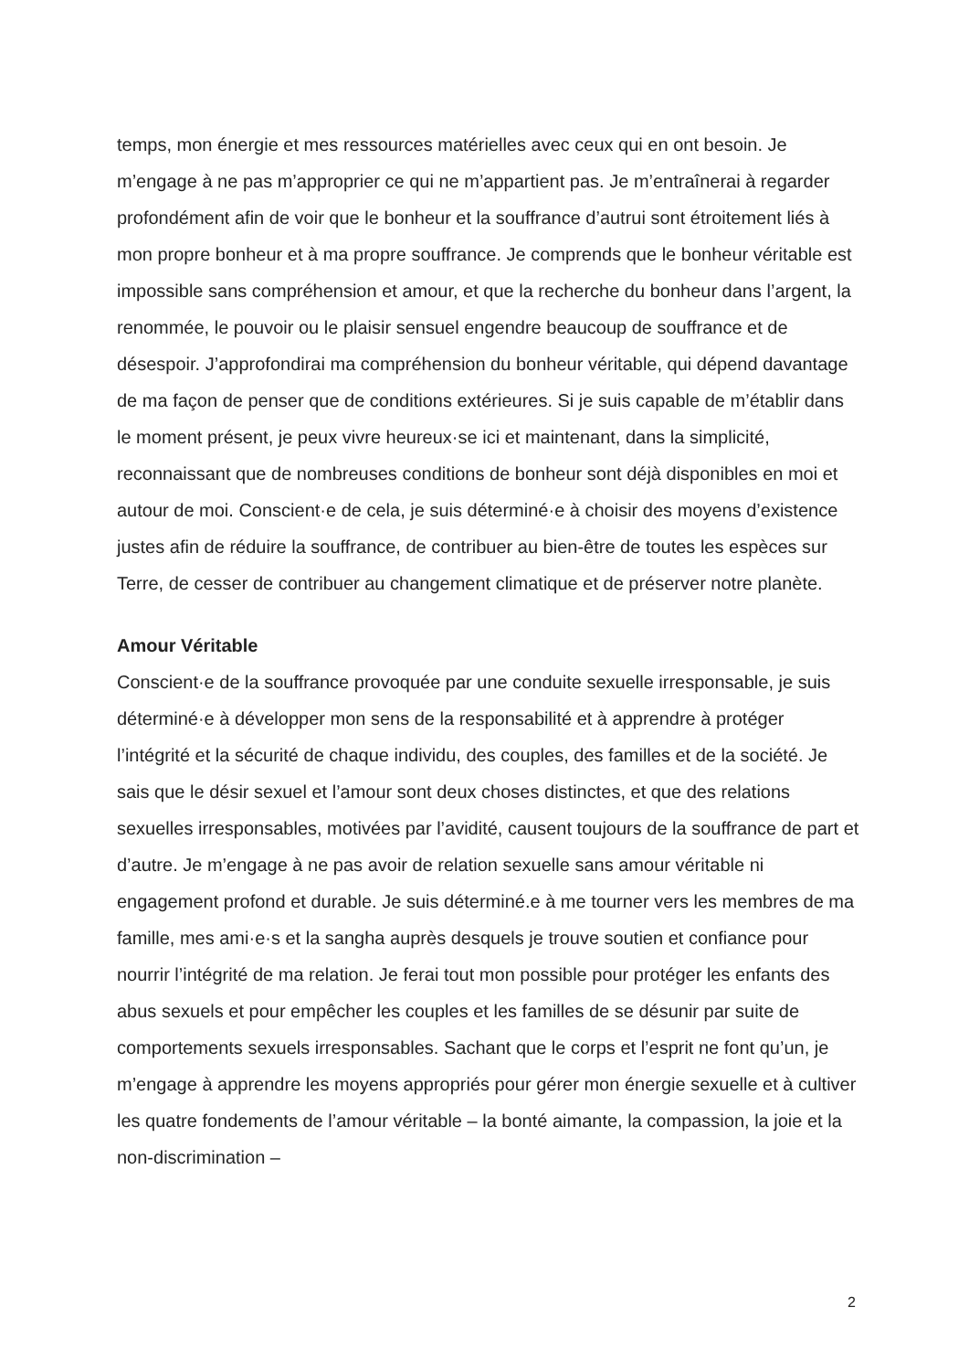temps, mon énergie et mes ressources matérielles avec ceux qui en ont besoin. Je m’engage à ne pas m’approprier ce qui ne m’appartient pas. Je m’entraînerai à regarder profondément afin de voir que le bonheur et la souffrance d’autrui sont étroitement liés à mon propre bonheur et à ma propre souffrance. Je comprends que le bonheur véritable est impossible sans compréhension et amour, et que la recherche du bonheur dans l’argent, la renommée, le pouvoir ou le plaisir sensuel engendre beaucoup de souffrance et de désespoir. J’approfondirai ma compréhension du bonheur véritable, qui dépend davantage de ma façon de penser que de conditions extérieures. Si je suis capable de m’établir dans le moment présent, je peux vivre heureux·se ici et maintenant, dans la simplicité, reconnaissant que de nombreuses conditions de bonheur sont déjà disponibles en moi et autour de moi. Conscient·e de cela, je suis déterminé·e à choisir des moyens d’existence justes afin de réduire la souffrance, de contribuer au bien-être de toutes les espèces sur Terre, de cesser de contribuer au changement climatique et de préserver notre planète.
Amour Véritable
Conscient·e de la souffrance provoquée par une conduite sexuelle irresponsable, je suis déterminé·e à développer mon sens de la responsabilité et à apprendre à protéger l’intégrité et la sécurité de chaque individu, des couples, des familles et de la société. Je sais que le désir sexuel et l’amour sont deux choses distinctes, et que des relations sexuelles irresponsables, motivées par l’avidité, causent toujours de la souffrance de part et d’autre. Je m’engage à ne pas avoir de relation sexuelle sans amour véritable ni engagement profond et durable. Je suis déterminé.e à me tourner vers les membres de ma famille, mes ami·e·s et la sangha auprès desquels je trouve soutien et confiance pour nourrir l’intégrité de ma relation. Je ferai tout mon possible pour protéger les enfants des abus sexuels et pour empêcher les couples et les familles de se désunir par suite de comportements sexuels irresponsables. Sachant que le corps et l’esprit ne font qu’un, je m’engage à apprendre les moyens appropriés pour gérer mon énergie sexuelle et à cultiver les quatre fondements de l’amour véritable – la bonté aimante, la compassion, la joie et la non-discrimination –
2